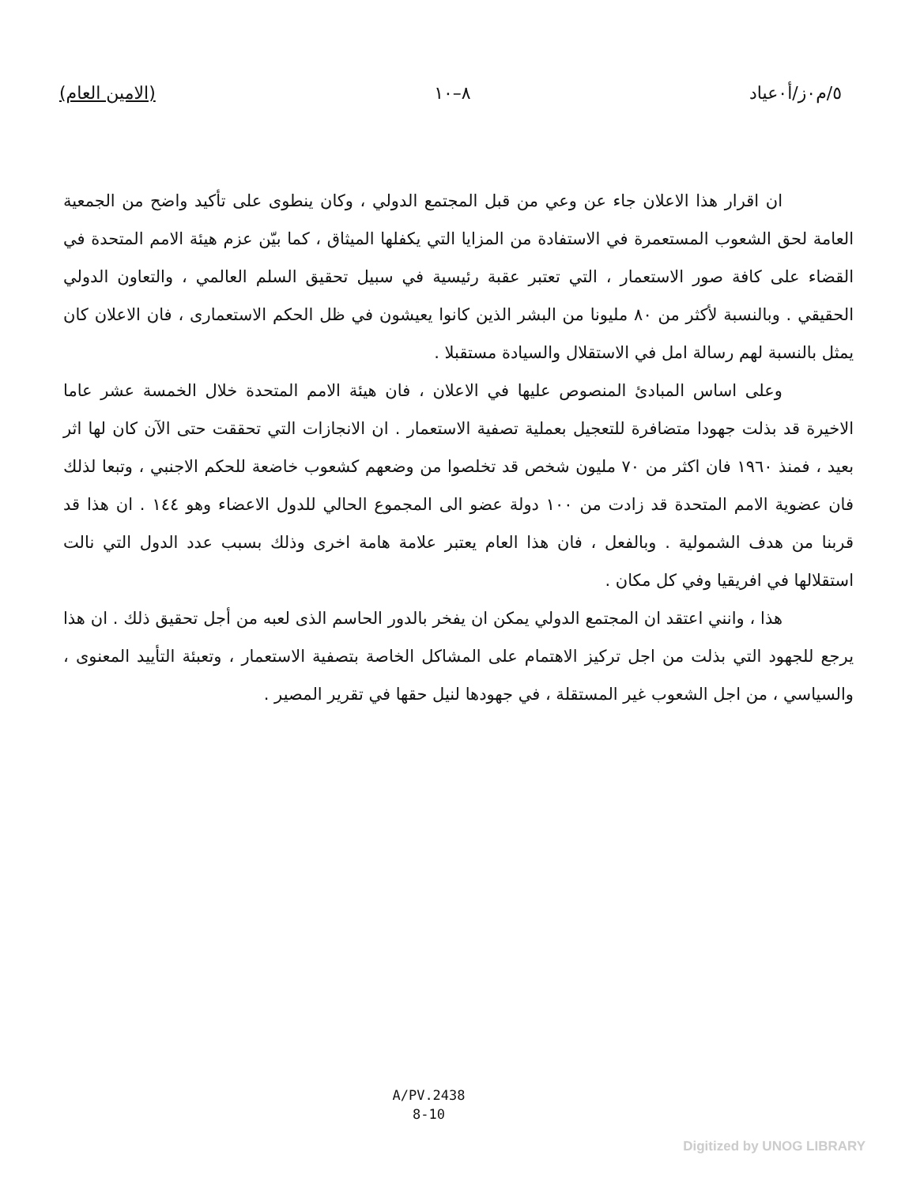٥/م٠ز/أ٠عياد ٨–١٠ (الامين العام)
ان اقرار هذا الاعلان جاء عن وعي من قبل المجتمع الدولي ، وكان ينطوى على تأكيد واضح من الجمعية العامة لحق الشعوب المستعمرة في الاستفادة من المزايا التي يكفلها الميثاق ، كما بيّن عزم هيئة الامم المتحدة في القضاء على كافة صور الاستعمار ، التي تعتبر عقبة رئيسية في سبيل تحقيق السلم العالمي ، والتعاون الدولي الحقيقي . وبالنسبة لأكثر من ٨٠ مليونا من البشر الذين كانوا يعيشون في ظل الحكم الاستعمارى ، فان الاعلان كان يمثل بالنسبة لهم رسالة امل في الاستقلال والسيادة مستقبلا .
وعلى اساس المبادئ المنصوص عليها في الاعلان ، فان هيئة الامم المتحدة خلال الخمسة عشر عاما الاخيرة قد بذلت جهودا متضافرة للتعجيل بعملية تصفية الاستعمار . ان الانجازات التي تحققت حتى الآن كان لها اثر بعيد ، فمنذ ١٩٦٠ فان اكثر من ٧٠ مليون شخص قد تخلصوا من وضعهم كشعوب خاضعة للحكم الاجنبي ، وتبعا لذلك فان عضوية الامم المتحدة قد زادت من ١٠٠ دولة عضو الى المجموع الحالي للدول الاعضاء وهو ١٤٤ . ان هذا قد قربنا من هدف الشمولية . وبالفعل ، فان هذا العام يعتبر علامة هامة اخرى وذلك بسبب عدد الدول التي نالت استقلالها في افريقيا وفي كل مكان .
هذا ، وانني اعتقد ان المجتمع الدولي يمكن ان يفخر بالدور الحاسم الذى لعبه من أجل تحقيق ذلك . ان هذا يرجع للجهود التي بذلت من اجل تركيز الاهتمام على المشاكل الخاصة بتصفية الاستعمار ، وتعبئة التأييد المعنوى ، والسياسي ، من اجل الشعوب غير المستقلة ، في جهودها لنيل حقها في تقرير المصير .
A/PV.2438
8-10
Digitized by UNOG LIBRARY